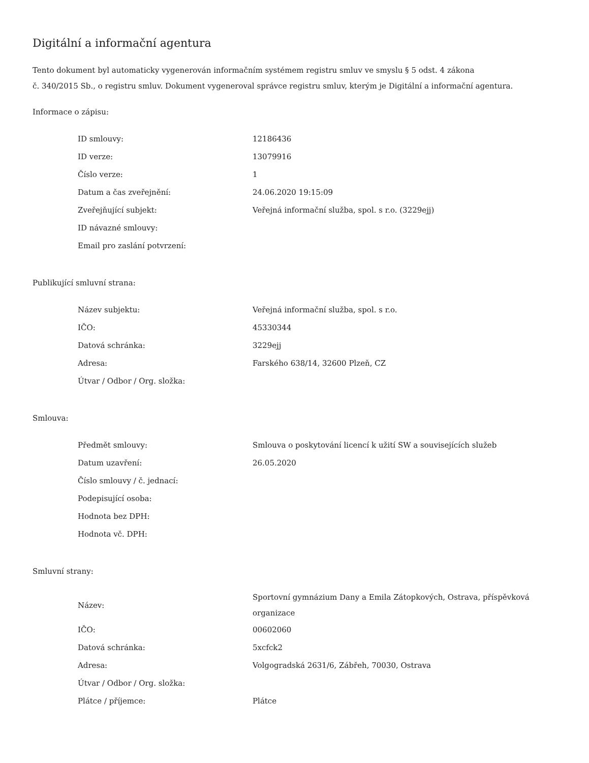Digitální a informační agentura
Tento dokument byl automaticky vygenerován informačním systémem registru smluv ve smyslu § 5 odst. 4 zákona
č. 340/2015 Sb., o registru smluv. Dokument vygeneroval správce registru smluv, kterým je Digitální a informační agentura.
Informace o zápisu:
| ID smlouvy: | 12186436 |
| ID verze: | 13079916 |
| Číslo verze: | 1 |
| Datum a čas zveřejnění: | 24.06.2020 19:15:09 |
| Zveřejňující subjekt: | Veřejná informační služba, spol. s r.o. (3229ejj) |
| ID návazné smlouvy: | |
| Email pro zaslání potvrzení: | |
Publikující smluvní strana:
| Název subjektu: | Veřejná informační služba, spol. s r.o. |
| IČO: | 45330344 |
| Datová schránka: | 3229ejj |
| Adresa: | Farského 638/14, 32600 Plzeň, CZ |
| Útvar / Odbor / Org. složka: | |
Smlouva:
| Předmět smlouvy: | Smlouva o poskytování licencí k užití SW a souvisejících služeb |
| Datum uzavření: | 26.05.2020 |
| Číslo smlouvy / č. jednací: | |
| Podepisující osoba: | |
| Hodnota bez DPH: | |
| Hodnota vč. DPH: | |
Smluvní strany:
| Název: | Sportovní gymnázium Dany a Emila Zátopkových, Ostrava, příspěvková organizace |
| IČO: | 00602060 |
| Datová schránka: | 5xcfck2 |
| Adresa: | Volgogradská 2631/6, Zábřeh, 70030, Ostrava |
| Útvar / Odbor / Org. složka: | |
| Plátce / příjemce: | Plátce |